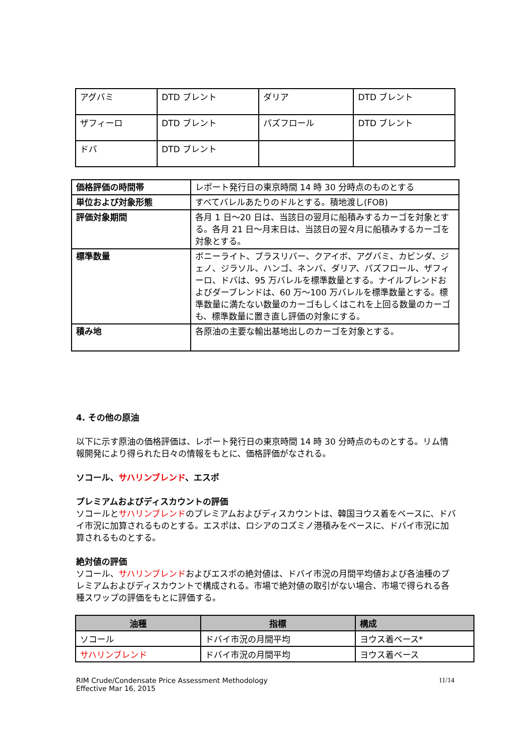| アグバミ | DTD ブレント | ダリア | DTD ブレント |
| ザフィーロ | DTD ブレント | パズフロール | DTD ブレント |
| ドバ | DTD ブレント | | |
| 価格評価の時間帯 | レポート発行日の東京時間 14 時 30 分時点のものとする |
| 単位および対象形態 | すべてバレルあたりのドルとする。積地渡し(FOB) |
| 評価対象期間 | 各月 1 日～20 日は、当該日の翌月に船積みするカーゴを対象とする。各月 21 日～月末日は、当該日の翌々月に船積みするカーゴを対象とする。 |
| 標準数量 | ボニーライト、ブラスリバー、クアイボ、アグバミ、カビンダ、ジェノ、ジラソル、ハンゴ、ネンバ、ダリア、パズフロール、ザフィーロ、ドバは、95 万バレルを標準数量とする。ナイルブレンドおよびダーブレンドは、60 万～100 万バレルを標準数量とする。標準数量に満たない数量のカーゴもしくはこれを上回る数量のカーゴも、標準数量に置き直し評価の対象にする。 |
| 積み地 | 各原油の主要な輸出基地出しのカーゴを対象とする。 |
4. その他の原油
以下に示す原油の価格評価は、レポート発行日の東京時間 14 時 30 分時点のものとする。リム情報開発により得られた日々の情報をもとに、価格評価がなされる。
ソコール、サハリンブレンド、エスポ
プレミアムおよびディスカウントの評価
ソコールとサハリンブレンドのプレミアムおよびディスカウントは、韓国ヨウス着をベースに、ドバイ市況に加算されるものとする。エスポは、ロシアのコズミノ港積みをベースに、ドバイ市況に加算されるものとする。
絶対値の評価
ソコール、サハリンブレンドおよびエスポの絶対値は、ドバイ市況の月間平均値および各油種のプレミアムおよびディスカウントで構成される。市場で絶対値の取引がない場合、市場で得られる各種スワップの評価をもとに評価する。
| 油種 | 指標 | 構成 |
| --- | --- | --- |
| ソコール | ドバイ市況の月間平均 | ヨウス着ベース* |
| サハリンブレンド | ドバイ市況の月間平均 | ヨウス着ベース |
RIM Crude/Condensate Price Assessment Methodology
Effective Mar 16, 2015
11/14